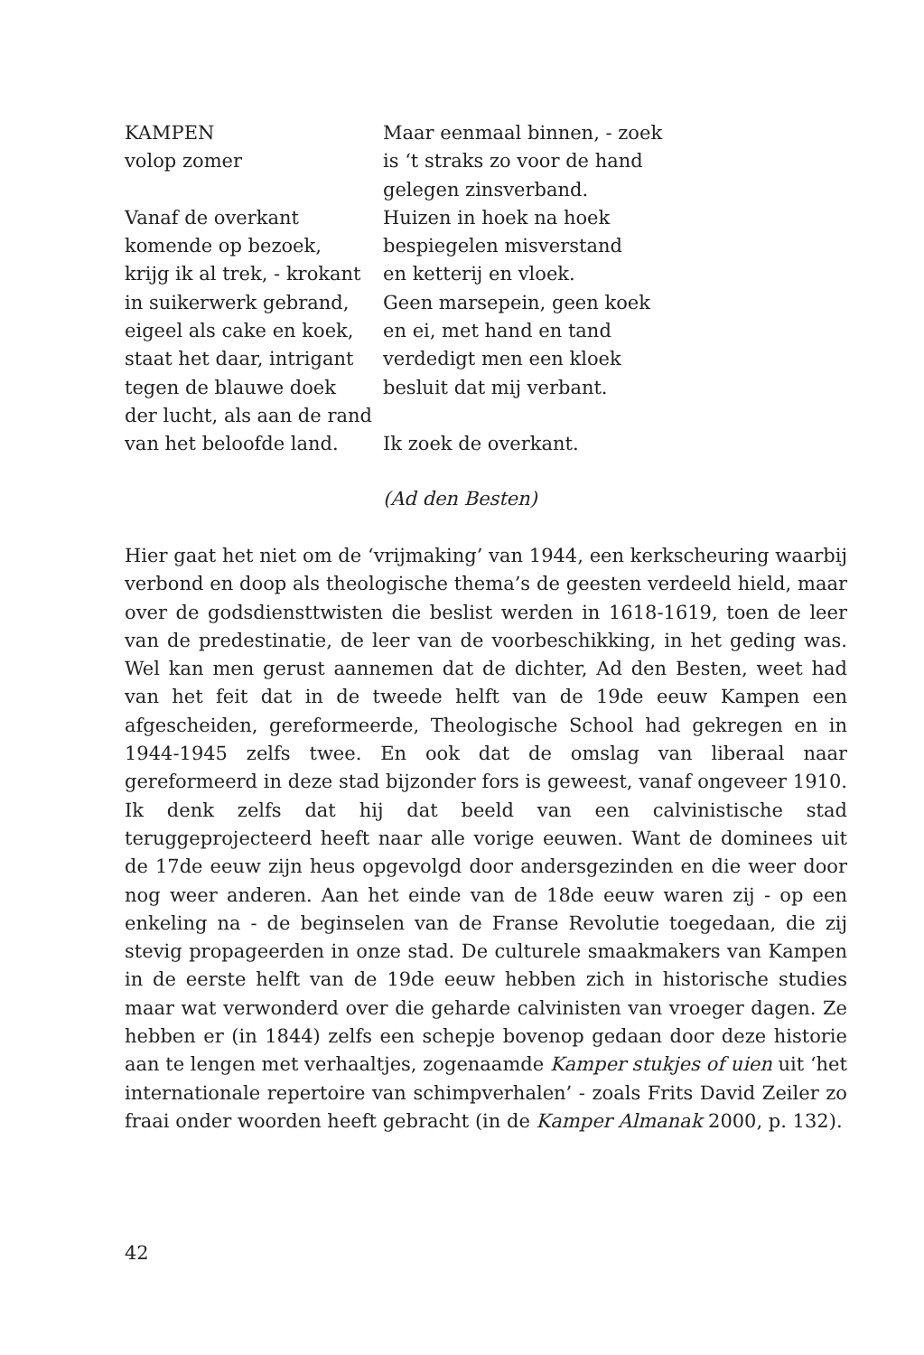KAMPEN
volop zomer
Vanaf de overkant
komende op bezoek,
krijg ik al trek, - krokant
in suikerwerk gebrand,
eigeel als cake en koek,
staat het daar, intrigant
tegen de blauwe doek
der lucht, als aan de rand
van het beloofde land.
Maar eenmaal binnen, - zoek
is ‘t straks zo voor de hand
gelegen zinsverband.
Huizen in hoek na hoek
bespiegelen misverstand
en ketterij en vloek.
Geen marsepein, geen koek
en ei, met hand en tand
verdedigt men een kloek
besluit dat mij verbant.
Ik zoek de overkant.
(Ad den Besten)
Hier gaat het niet om de ‘vrijmaking’ van 1944, een kerkscheuring waarbij verbond en doop als theologische thema’s de geesten verdeeld hield, maar over de godsdiensttwisten die beslist werden in 1618-1619, toen de leer van de predestinatie, de leer van de voorbeschikking, in het geding was. Wel kan men gerust aannemen dat de dichter, Ad den Besten, weet had van het feit dat in de tweede helft van de 19de eeuw Kampen een afgescheiden, gereformeerde, Theologische School had gekregen en in 1944-1945 zelfs twee. En ook dat de omslag van liberaal naar gereformeerd in deze stad bijzonder fors is geweest, vanaf ongeveer 1910. Ik denk zelfs dat hij dat beeld van een calvinistische stad teruggeprojecteerd heeft naar alle vorige eeuwen. Want de dominees uit de 17de eeuw zijn heus opgevolgd door andersgezinden en die weer door nog weer anderen. Aan het einde van de 18de eeuw waren zij - op een enkeling na - de beginselen van de Franse Revolutie toegedaan, die zij stevig propageerden in onze stad. De culturele smaakmakers van Kampen in de eerste helft van de 19de eeuw hebben zich in historische studies maar wat verwonderd over die geharde calvinisten van vroeger dagen. Ze hebben er (in 1844) zelfs een schepje bovenop gedaan door deze historie aan te lengen met verhaaltjes, zogenaamde Kamper stukjes of uien uit ‘het internationale repertoire van schimpverhalen’ - zoals Frits David Zeiler zo fraai onder woorden heeft gebracht (in de Kamper Almanak 2000, p. 132).
42